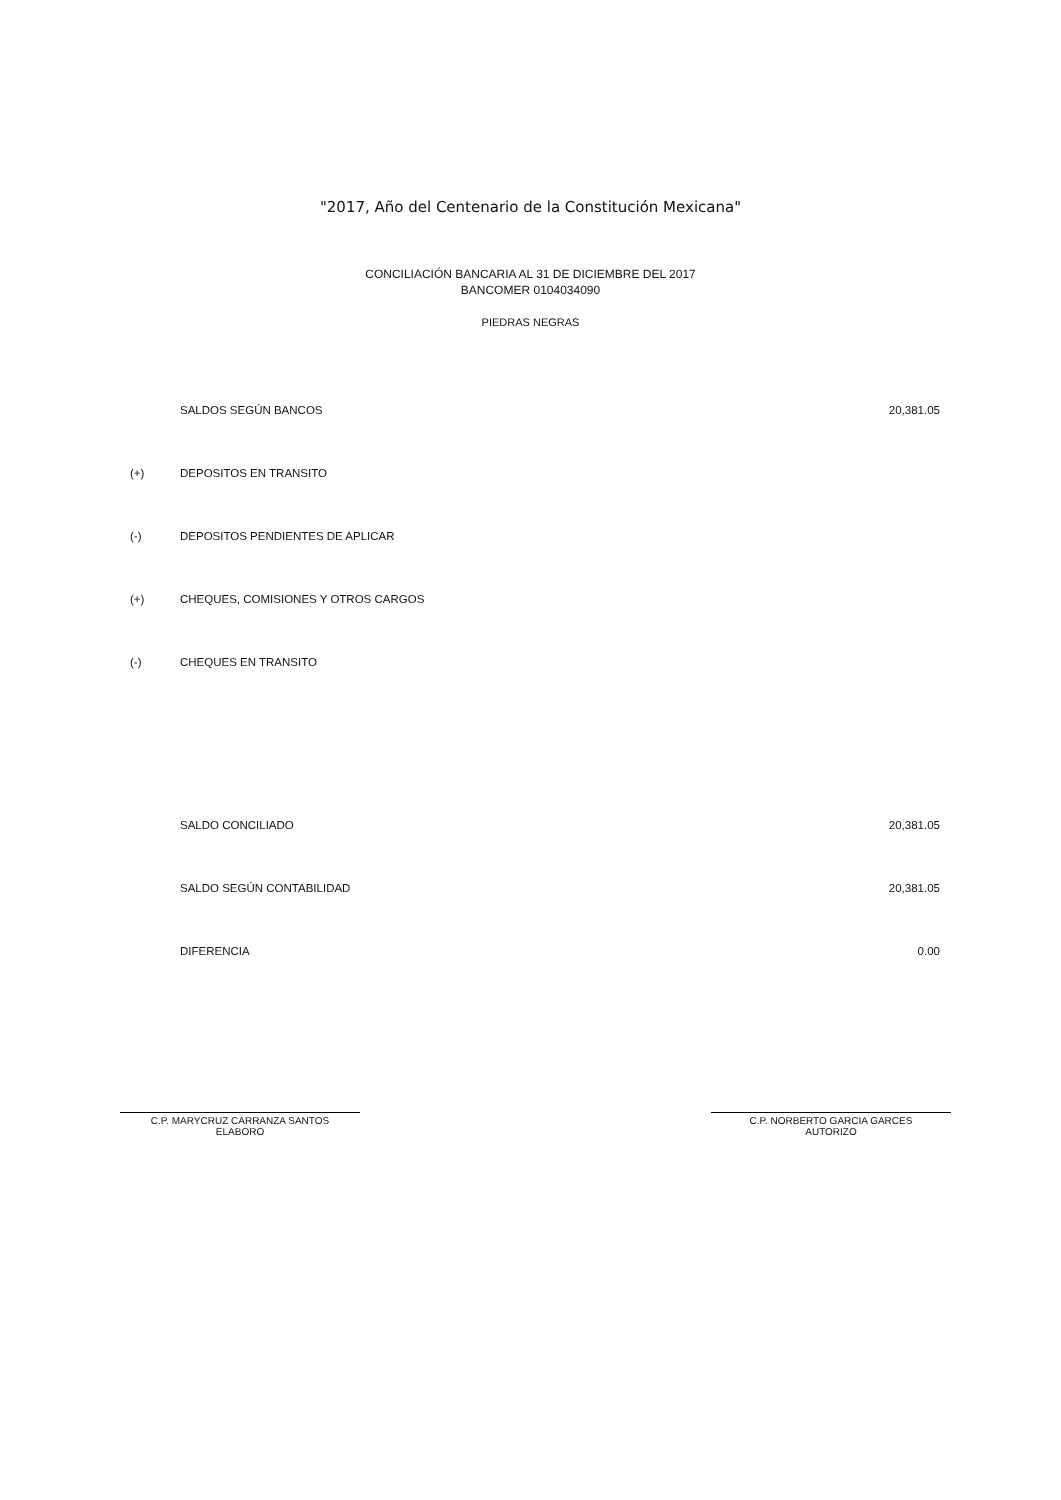"2017, Año del Centenario de la Constitución Mexicana"
CONCILIACIÓN BANCARIA AL 31 DE DICIEMBRE DEL 2017
BANCOMER 0104034090
PIEDRAS NEGRAS
| | SALDOS SEGÚN BANCOS | 20,381.05 |
| (+) | DEPOSITOS EN TRANSITO | |
| (-) | DEPOSITOS PENDIENTES DE APLICAR | |
| (+) | CHEQUES, COMISIONES Y OTROS CARGOS | |
| (-) | CHEQUES EN TRANSITO | |
| | SALDO CONCILIADO | 20,381.05 |
| | SALDO SEGÚN CONTABILIDAD | 20,381.05 |
| | DIFERENCIA | 0.00 |
C.P. MARYCRUZ CARRANZA SANTOS
ELABORO
C.P. NORBERTO GARCIA GARCES
AUTORIZO